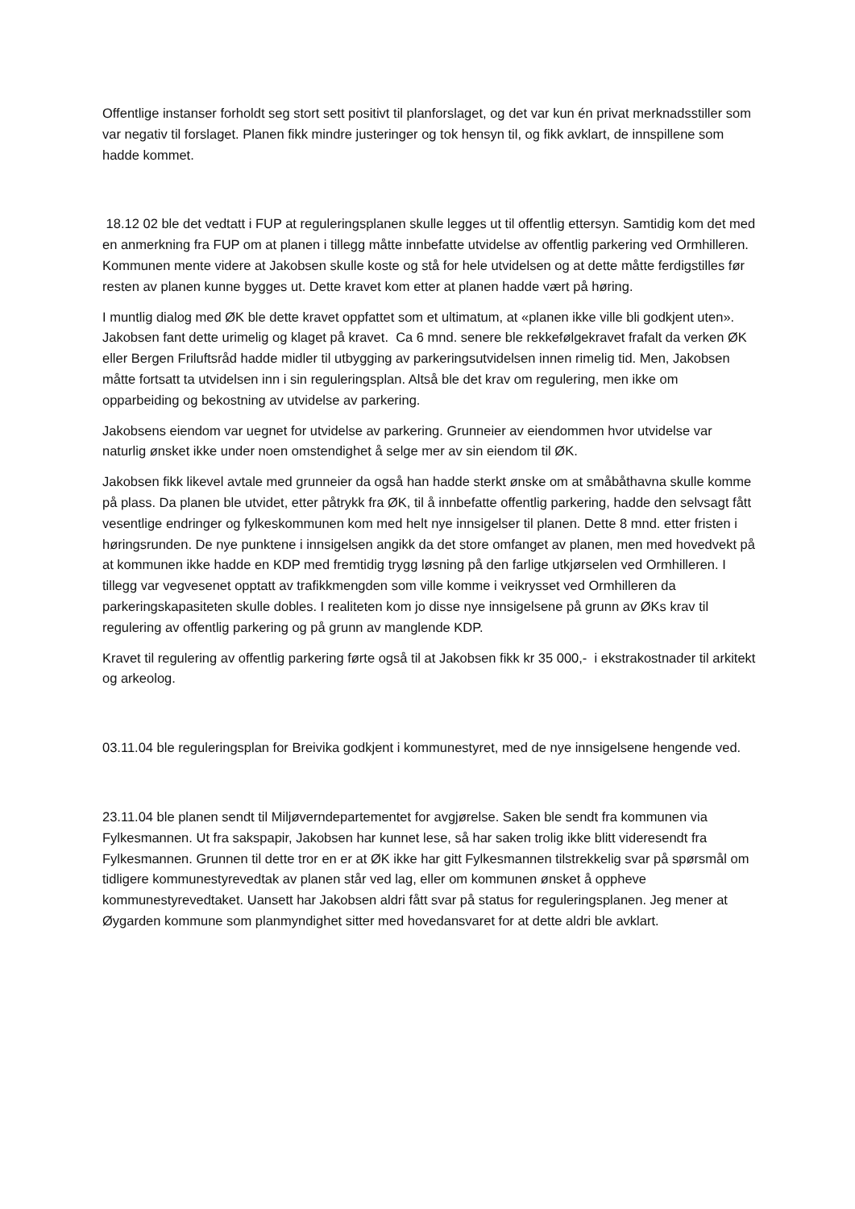Offentlige instanser forholdt seg stort sett positivt til planforslaget, og det var kun én privat merknadsstiller som var negativ til forslaget. Planen fikk mindre justeringer og tok hensyn til, og fikk avklart, de innspillene som hadde kommet.
18.12 02 ble det vedtatt i FUP at reguleringsplanen skulle legges ut til offentlig ettersyn. Samtidig kom det med en anmerkning fra FUP om at planen i tillegg måtte innbefatte utvidelse av offentlig parkering ved Ormhilleren. Kommunen mente videre at Jakobsen skulle koste og stå for hele utvidelsen og at dette måtte ferdigstilles før resten av planen kunne bygges ut. Dette kravet kom etter at planen hadde vært på høring.
I muntlig dialog med ØK ble dette kravet oppfattet som et ultimatum, at «planen ikke ville bli godkjent uten». Jakobsen fant dette urimelig og klaget på kravet. Ca 6 mnd. senere ble rekkefølgekravet frafalt da verken ØK eller Bergen Friluftsråd hadde midler til utbygging av parkeringsutvidelsen innen rimelig tid. Men, Jakobsen måtte fortsatt ta utvidelsen inn i sin reguleringsplan. Altså ble det krav om regulering, men ikke om opparbeiding og bekostning av utvidelse av parkering.
Jakobsens eiendom var uegnet for utvidelse av parkering. Grunneier av eiendommen hvor utvidelse var naturlig ønsket ikke under noen omstendighet å selge mer av sin eiendom til ØK.
Jakobsen fikk likevel avtale med grunneier da også han hadde sterkt ønske om at småbåthavna skulle komme på plass. Da planen ble utvidet, etter påtrykk fra ØK, til å innbefatte offentlig parkering, hadde den selvsagt fått vesentlige endringer og fylkeskommunen kom med helt nye innsigelser til planen. Dette 8 mnd. etter fristen i høringsrunden. De nye punktene i innsigelsen angikk da det store omfanget av planen, men med hovedvekt på at kommunen ikke hadde en KDP med fremtidig trygg løsning på den farlige utkjørselen ved Ormhilleren. I tillegg var vegvesenet opptatt av trafikkmengden som ville komme i veikrysset ved Ormhilleren da parkeringskapasiteten skulle dobles. I realiteten kom jo disse nye innsigelsene på grunn av ØKs krav til regulering av offentlig parkering og på grunn av manglende KDP.
Kravet til regulering av offentlig parkering førte også til at Jakobsen fikk kr 35 000,- i ekstrakostnader til arkitekt og arkeolog.
03.11.04 ble reguleringsplan for Breivika godkjent i kommunestyret, med de nye innsigelsene hengende ved.
23.11.04 ble planen sendt til Miljøverndepartementet for avgjørelse. Saken ble sendt fra kommunen via Fylkesmannen. Ut fra sakspapir, Jakobsen har kunnet lese, så har saken trolig ikke blitt videresendt fra Fylkesmannen. Grunnen til dette tror en er at ØK ikke har gitt Fylkesmannen tilstrekkelig svar på spørsmål om tidligere kommunestyrevedtak av planen står ved lag, eller om kommunen ønsket å oppheve kommunestyrevedtaket. Uansett har Jakobsen aldri fått svar på status for reguleringsplanen. Jeg mener at Øygarden kommune som planmyndighet sitter med hovedansvaret for at dette aldri ble avklart.